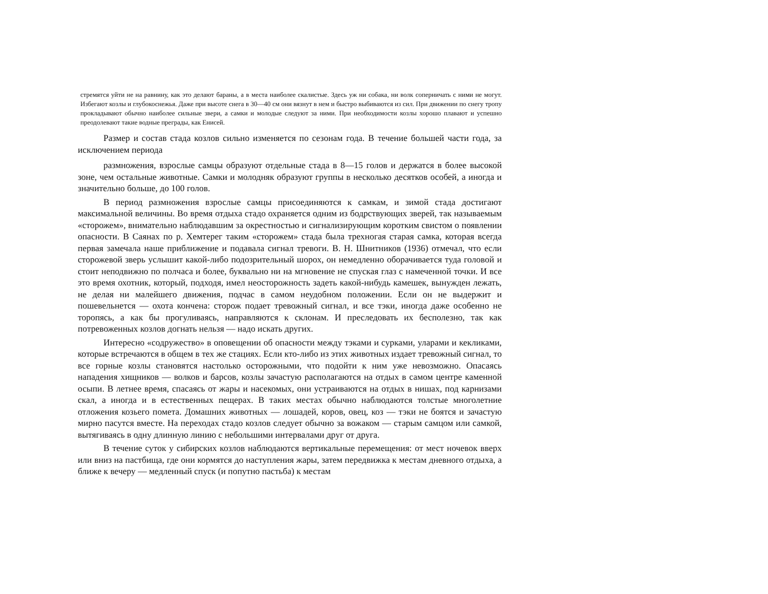стремятся уйти не на равнину, как это делают бараны, а в места наиболее скалистые. Здесь уж ни собака, ни волк соперничать с ними не могут. Избегают козлы и глубокоснежья. Даже при высоте снега в 30—40 см они вязнут в нем и быстро выбиваются из сил. При движении по снегу тропу прокладывают обычно наиболее сильные звери, а самки и молодые следуют за ними. При необходимости козлы хорошо плавают и успешно преодолевают такие водные преграды, как Енисей.
Размер и состав стада козлов сильно изменяется по сезонам года. В течение большей части года, за исключением периода
размножения, взрослые самцы образуют отдельные стада в 8—15 голов и держатся в более высокой зоне, чем остальные животные. Самки и молодняк образуют группы в несколько десятков особей, а иногда и значительно больше, до 100 голов.
В период размножения взрослые самцы присоединяются к самкам, и зимой стада достигают максимальной величины. Во время отдыха стадо охраняется одним из бодрствующих зверей, так называемым «сторожем», внимательно наблюдавшим за окрестностью и сигнализирующим коротким свистом о появлении опасности. В Саянах по р. Хемтерег таким «сторожем» стада была трехногая старая самка, которая всегда первая замечала наше приближение и подавала сигнал тревоги. В. Н. Шнитников (1936) отмечал, что если сторожевой зверь услышит какой-либо подозрительный шорох, он немедленно оборачивается туда головой и стоит неподвижно по полчаса и более, буквально ни на мгновение не спуская глаз с намеченной точки. И все это время охотник, который, подходя, имел неосторожность задеть какой-нибудь камешек, вынужден лежать, не делая ни малейшего движения, подчас в самом неудобном положении. Если он не выдержит и пошевельнется — охота кончена: сторож подает тревожный сигнал, и все тэки, иногда даже особенно не торопясь, а как бы прогуливаясь, направляются к склонам. И преследовать их бесполезно, так как потревоженных козлов догнать нельзя — надо искать других.
Интересно «содружество» в оповещении об опасности между тэками и сурками, уларами и кекликами, которые встречаются в общем в тех же стациях. Если кто-либо из этих животных издает тревожный сигнал, то все горные козлы становятся настолько осторожными, что подойти к ним уже невозможно. Опасаясь нападения хищников — волков и барсов, козлы зачастую располагаются на отдых в самом центре каменной осыпи. В летнее время, спасаясь от жары и насекомых, они устраиваются на отдых в нишах, под карнизами скал, а иногда и в естественных пещерах. В таких местах обычно наблюдаются толстые многолетние отложения козьего помета. Домашних животных — лошадей, коров, овец, коз — тэки не боятся и зачастую мирно пасутся вместе. На переходах стадо козлов следует обычно за вожаком — старым самцом или самкой, вытягиваясь в одну длинную линию с небольшими интервалами друг от друга.
В течение суток у сибирских козлов наблюдаются вертикальные перемещения: от мест ночевок вверх или вниз на пастбища, где они кормятся до наступления жары, затем передвижка к местам дневного отдыха, а ближе к вечеру — медленный спуск (и попутно пастьба) к местам